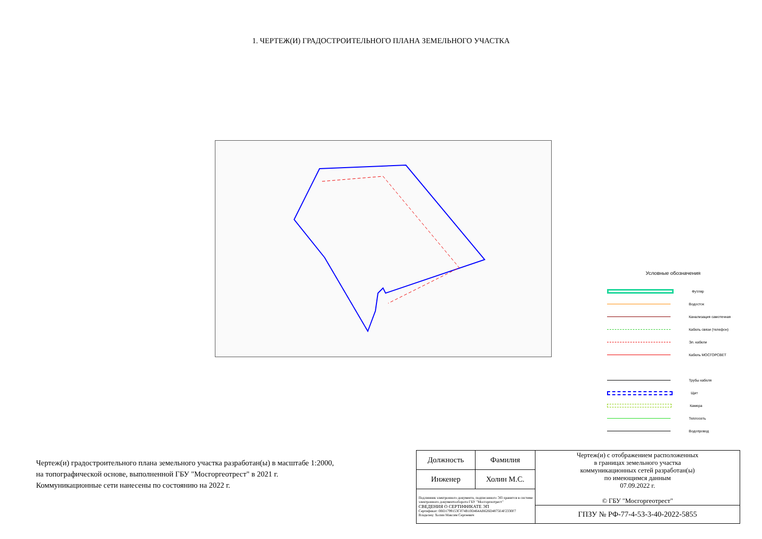1. ЧЕРТЕЖ(И) ГРАДОСТРОИТЕЛЬНОГО ПЛАНА ЗЕМЕЛЬНОГО УЧАСТКА
Условные обозначения
Футляр
Водосток
Канализация самотечная
Кабель связи (телефон)
Эл. кабели
Кабель МОСГОРСВЕТ
Трубы кабеля
Щит
Камера
Теплосеть
Водопровод
Чертеж(и) градостроительного плана земельного участка разработан(ы) в масштабе 1:2000,
на топографической основе, выполненной ГБУ "Мосгоргеотрест" в 2021 г.
Коммуникационные сети нанесены по состоянию на 2022 г.
| Должность | Фамилия | Чертеж(и) с отображением расположенных в границах земельного участка коммуникационных сетей разработан(ы) по имеющимся данным 07.09.2022 г. © ГБУ "Мосгоргеотрест" |
| Инженер | Холин М.С. | |
| Подлинник электронного документа, подписанного ЭП хранится в системе электронного документооборота ГБУ "Мосгоргеотрест" СВЕДЕНИЯ О СЕРТИФИКАТЕ ЭП Сертификат: 0BD1799153C074B10D464AB626D4875E4F2330F7 Владелец: Холин Максим Сергеевич | | |
| | | ГПЗУ № РФ-77-4-53-3-40-2022-5855 |